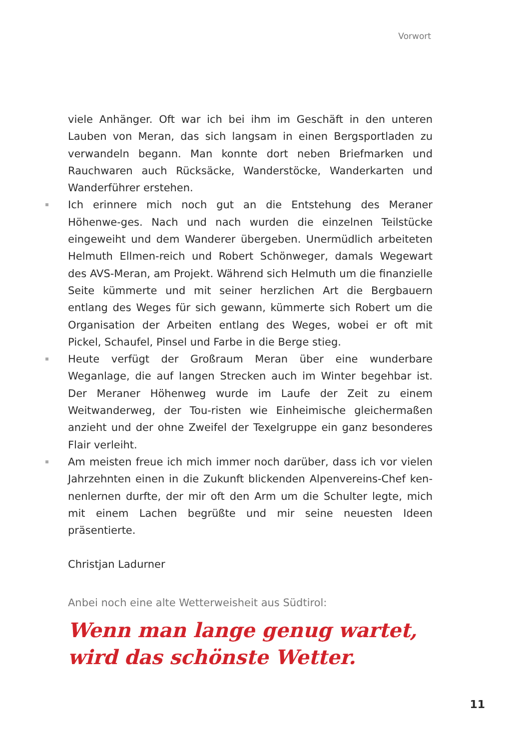Vorwort
viele Anhänger. Oft war ich bei ihm im Geschäft in den unteren Lauben von Meran, das sich langsam in einen Bergsportladen zu verwandeln begann. Man konnte dort neben Briefmarken und Rauchwaren auch Rücksäcke, Wanderstöcke, Wanderkarten und Wanderführer erstehen.
Ich erinnere mich noch gut an die Entstehung des Meraner Höhenwe-ges. Nach und nach wurden die einzelnen Teilstücke eingeweiht und dem Wanderer übergeben. Unermüdlich arbeiteten Helmuth Ellmen-reich und Robert Schönweger, damals Wegewart des AVS-Meran, am Projekt. Während sich Helmuth um die finanzielle Seite kümmerte und mit seiner herzlichen Art die Bergbauern entlang des Weges für sich gewann, kümmerte sich Robert um die Organisation der Arbeiten entlang des Weges, wobei er oft mit Pickel, Schaufel, Pinsel und Farbe in die Berge stieg.
Heute verfügt der Großraum Meran über eine wunderbare Weganlage, die auf langen Strecken auch im Winter begehbar ist. Der Meraner Höhenweg wurde im Laufe der Zeit zu einem Weitwanderweg, der Tou-risten wie Einheimische gleichermaßen anzieht und der ohne Zweifel der Texelgruppe ein ganz besonderes Flair verleiht.
Am meisten freue ich mich immer noch darüber, dass ich vor vielen Jahrzehnten einen in die Zukunft blickenden Alpenvereins-Chef ken-nenlernen durfte, der mir oft den Arm um die Schulter legte, mich mit einem Lachen begrüßte und mir seine neuesten Ideen präsentierte.
Christjan Ladurner
Anbei noch eine alte Wetterweisheit aus Südtirol:
Wenn man lange genug wartet,
wird das schönste Wetter.
11